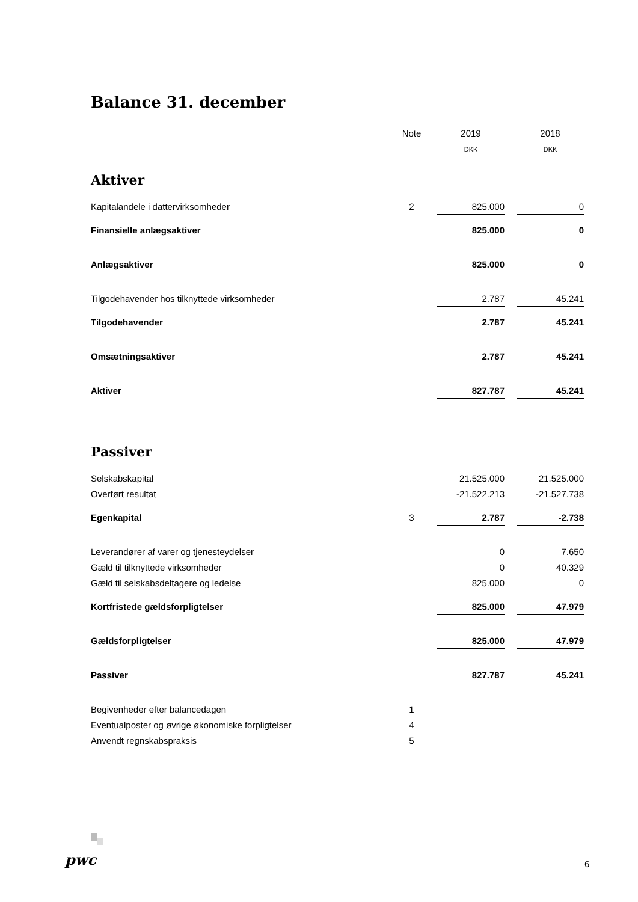Balance 31. december
| | Note | 2019 | 2018 |
| | | DKK | DKK |
Aktiver
| Kapitalandele i dattervirksomheder | 2 | 825.000 | 0 |
| Finansielle anlægsaktiver | | 825.000 | 0 |
| Anlægsaktiver | | 825.000 | 0 |
| Tilgodehavender hos tilknyttede virksomheder | | 2.787 | 45.241 |
| Tilgodehavender | | 2.787 | 45.241 |
| Omsætningsaktiver | | 2.787 | 45.241 |
| Aktiver | | 827.787 | 45.241 |
Passiver
| Selskabskapital | | 21.525.000 | 21.525.000 |
| Overført resultat | | -21.522.213 | -21.527.738 |
| Egenkapital | 3 | 2.787 | -2.738 |
| Leverandører af varer og tjenesteydelser | | 0 | 7.650 |
| Gæld til tilknyttede virksomheder | | 0 | 40.329 |
| Gæld til selskabsdeltagere og ledelse | | 825.000 | 0 |
| Kortfristede gældsforpligtelser | | 825.000 | 47.979 |
| Gældsforpligtelser | | 825.000 | 47.979 |
| Passiver | | 827.787 | 45.241 |
| Begivenheder efter balancedagen | 1 | | |
| Eventualposter og øvrige økonomiske forpligtelser | 4 | | |
| Anvendt regnskabspraksis | 5 | | |
pwc 6